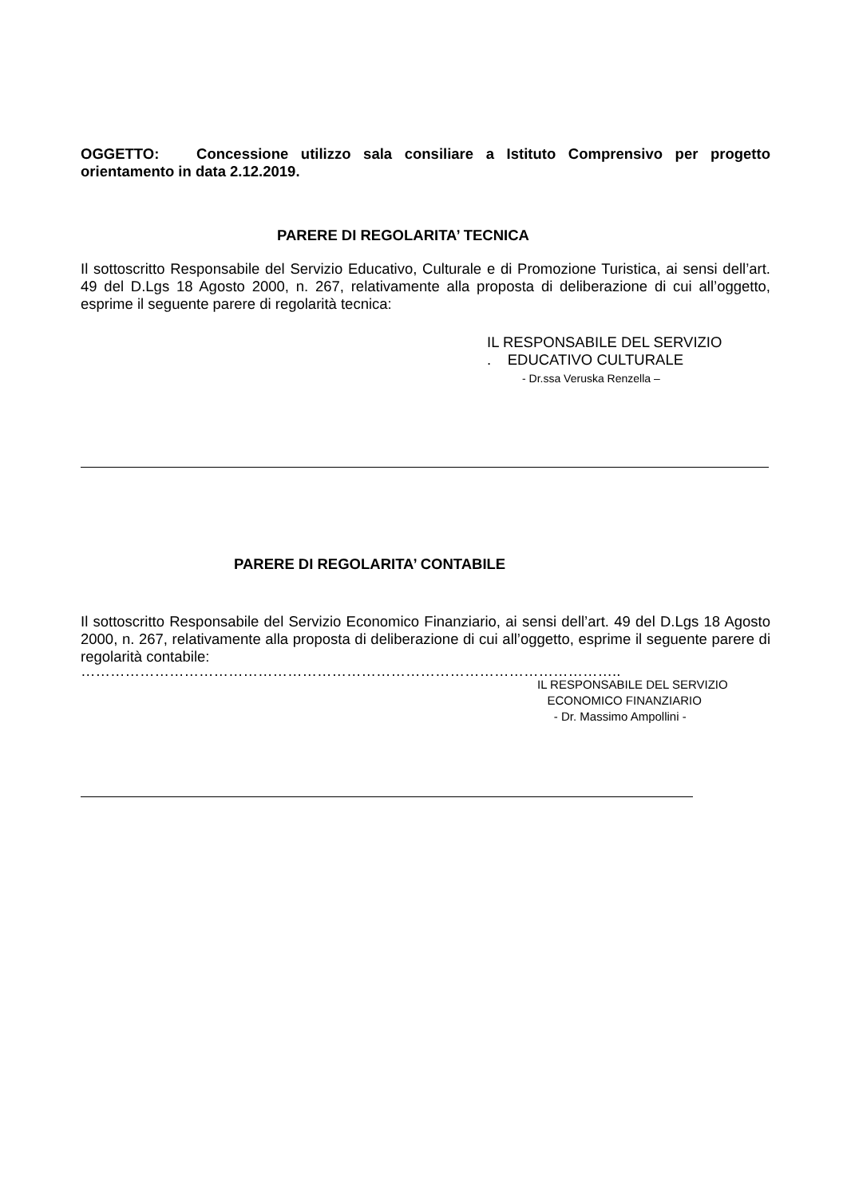OGGETTO: Concessione utilizzo sala consiliare a Istituto Comprensivo per progetto orientamento in data 2.12.2019.
PARERE DI REGOLARITA’ TECNICA
Il sottoscritto Responsabile del Servizio Educativo, Culturale e di Promozione Turistica, ai sensi dell’art. 49 del D.Lgs 18 Agosto 2000, n. 267, relativamente alla proposta di deliberazione di cui all’oggetto, esprime il seguente parere di regolarità tecnica:
IL RESPONSABILE DEL SERVIZIO
. EDUCATIVO CULTURALE
- Dr.ssa Veruska Renzella –
PARERE DI REGOLARITA’ CONTABILE
Il sottoscritto Responsabile del Servizio Economico Finanziario, ai sensi dell’art. 49 del D.Lgs 18 Agosto 2000, n. 267, relativamente alla proposta di deliberazione di cui all’oggetto, esprime il seguente parere di regolarità contabile:
………………………………………………………………………………………………..
IL RESPONSABILE DEL SERVIZIO
ECONOMICO FINANZIARIO
- Dr. Massimo Ampollini -